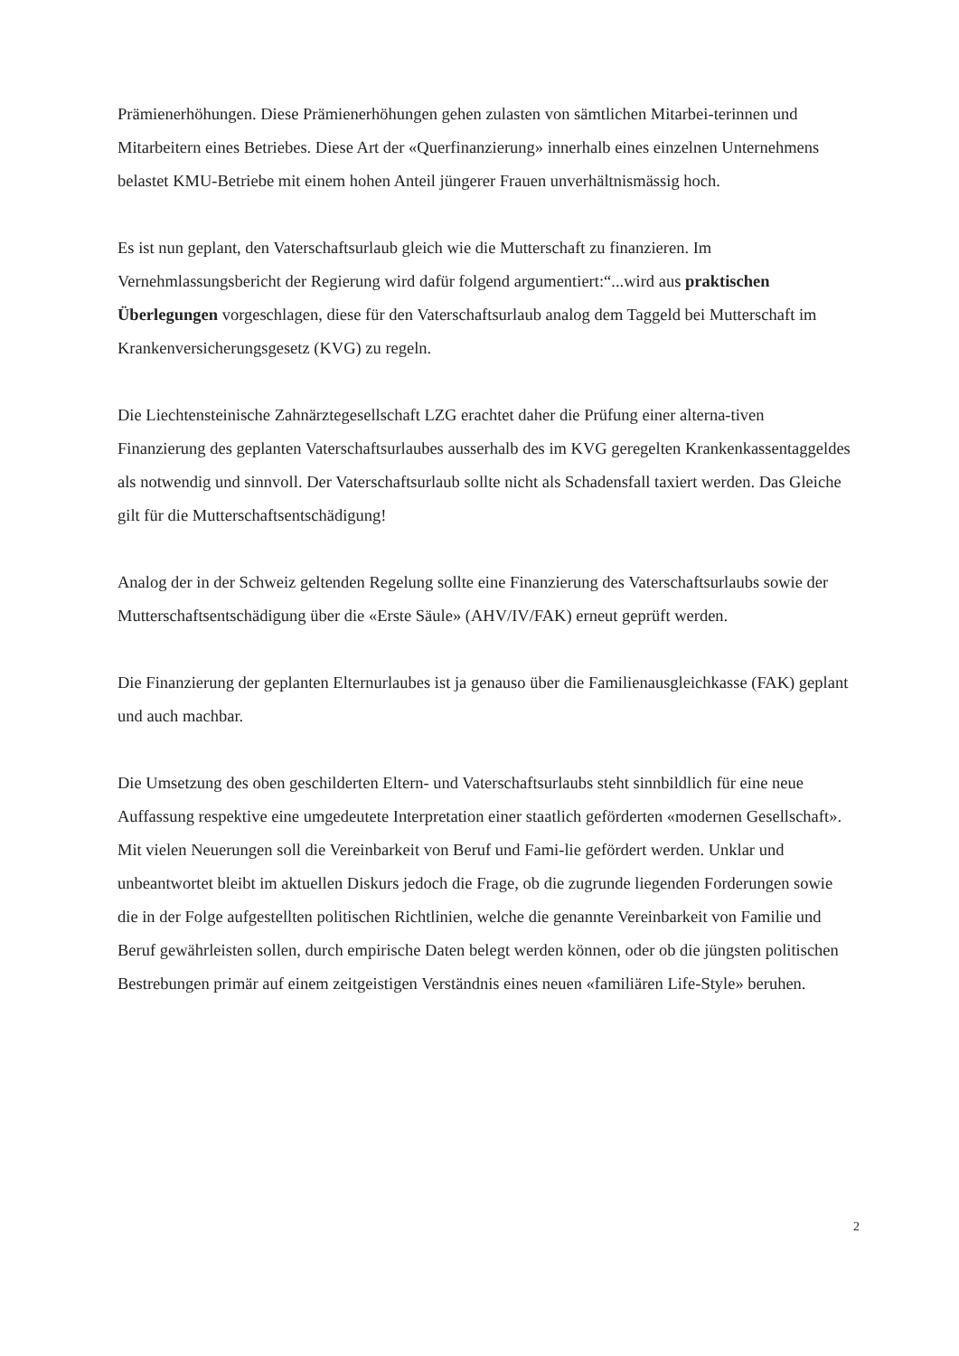Prämienerhöhungen. Diese Prämienerhöhungen gehen zulasten von sämtlichen Mitarbei-terinnen und Mitarbeitern eines Betriebes. Diese Art der «Querfinanzierung» innerhalb eines einzelnen Unternehmens belastet KMU-Betriebe mit einem hohen Anteil jüngerer Frauen unverhältnismässig hoch.
Es ist nun geplant, den Vaterschaftsurlaub gleich wie die Mutterschaft zu finanzieren. Im Vernehmlassungsbericht der Regierung wird dafür folgend argumentiert:“...wird aus praktischen Überlegungen vorgeschlagen, diese für den Vaterschaftsurlaub analog dem Taggeld bei Mutterschaft im Krankenversicherungsgesetz (KVG) zu regeln.
Die Liechtensteinische Zahnärztegesellschaft LZG erachtet daher die Prüfung einer alterna-tiven Finanzierung des geplanten Vaterschaftsurlaubes ausserhalb des im KVG geregelten Krankenkassentaggeldes als notwendig und sinnvoll. Der Vaterschaftsurlaub sollte nicht als Schadensfall taxiert werden. Das Gleiche gilt für die Mutterschaftsentschädigung!
Analog der in der Schweiz geltenden Regelung sollte eine Finanzierung des Vaterschaftsurlaubs sowie der Mutterschaftsentschädigung über die «Erste Säule» (AHV/IV/FAK) erneut geprüft werden.
Die Finanzierung der geplanten Elternurlaubes ist ja genauso über die Familienausgleichkasse (FAK) geplant und auch machbar.
Die Umsetzung des oben geschilderten Eltern- und Vaterschaftsurlaubs steht sinnbildlich für eine neue Auffassung respektive eine umgedeutete Interpretation einer staatlich geförderten «modernen Gesellschaft». Mit vielen Neuerungen soll die Vereinbarkeit von Beruf und Fami-lie gefördert werden. Unklar und unbeantwortet bleibt im aktuellen Diskurs jedoch die Frage, ob die zugrunde liegenden Forderungen sowie die in der Folge aufgestellten politischen Richtlinien, welche die genannte Vereinbarkeit von Familie und Beruf gewährleisten sollen, durch empirische Daten belegt werden können, oder ob die jüngsten politischen Bestrebungen primär auf einem zeitgeistigen Verständnis eines neuen «familiären Life-Style» beruhen.
2